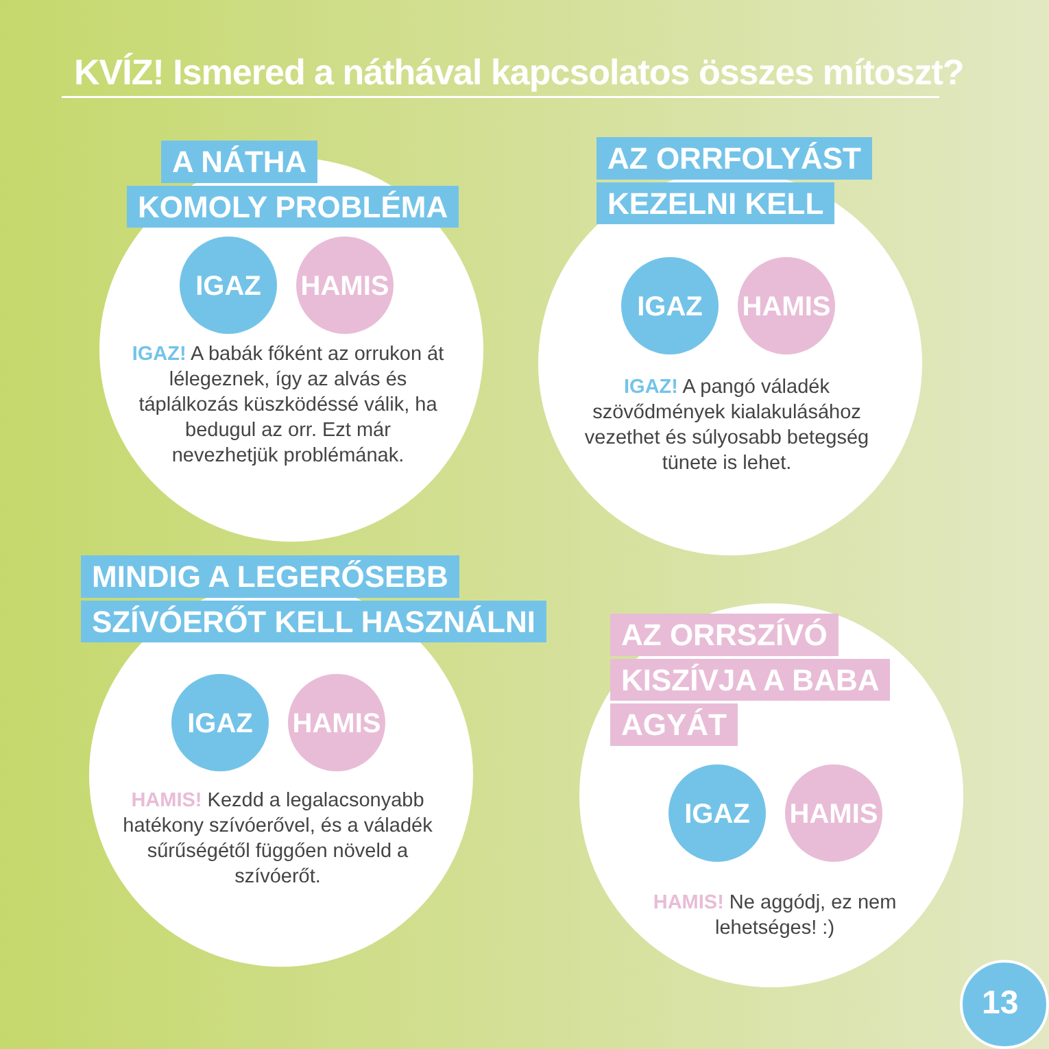KVÍZ! Ismered a náthával kapcsolatos összes mítoszt?
A NÁTHA
KOMOLY PROBLÉMA
IGAZ HAMIS
IGAZ! A babák főként az orrukon át lélegeznek, így az alvás és táplálkozás küszködéssé válik, ha bedugul az orr. Ezt már nevezhetjük problémának.
AZ ORRFOLYÁST
KEZELNI KELL
IGAZ HAMIS
IGAZ! A pangó váladék szövődmények kialakulásához vezethet és súlyosabb betegség tünete is lehet.
MINDIG A LEGERŐSEBB
SZÍVÓERŐT KELL HASZNÁLNI
IGAZ HAMIS
HAMIS! Kezdd a legalacsonyabb hatékony szívóerővel, és a váladék sűrűségétől függően növeld a szívóerőt.
AZ ORRSZÍVÓ
KISZÍVJA A BABA
AGYÁT
IGAZ HAMIS
HAMIS! Ne aggódj, ez nem lehetséges! :)
13